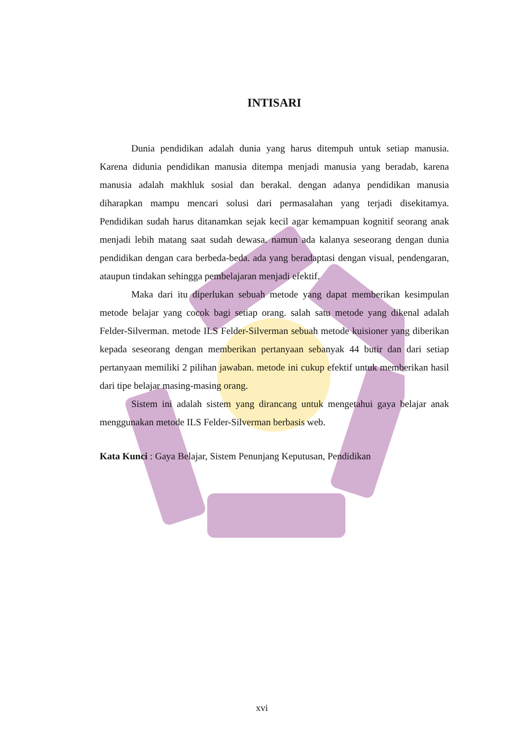INTISARI
Dunia pendidikan adalah dunia yang harus ditempuh untuk setiap manusia. Karena didunia pendidikan manusia ditempa menjadi manusia yang beradab, karena manusia adalah makhluk sosial dan berakal. dengan adanya pendidikan manusia diharapkan mampu mencari solusi dari permasalahan yang terjadi disekitamya. Pendidikan sudah harus ditanamkan sejak kecil agar kemampuan kognitif seorang anak menjadi lebih matang saat sudah dewasa. namun ada kalanya seseorang dengan dunia pendidikan dengan cara berbeda-beda. ada yang beradaptasi dengan visual, pendengaran, ataupun tindakan sehingga pembelajaran menjadi efektif.
Maka dari itu diperlukan sebuah metode yang dapat memberikan kesimpulan metode belajar yang cocok bagi setiap orang. salah satu metode yang dikenal adalah Felder-Silverman. metode ILS Felder-Silverman sebuah metode kuisioner yang diberikan kepada seseorang dengan memberikan pertanyaan sebanyak 44 butir dan dari setiap pertanyaan memiliki 2 pilihan jawaban. metode ini cukup efektif untuk memberikan hasil dari tipe belajar masing-masing orang.
Sistem ini adalah sistem yang dirancang untuk mengetahui gaya belajar anak menggunakan metode ILS Felder-Silverman berbasis web.
Kata Kunci : Gaya Belajar, Sistem Penunjang Keputusan, Pendidikan
xvi